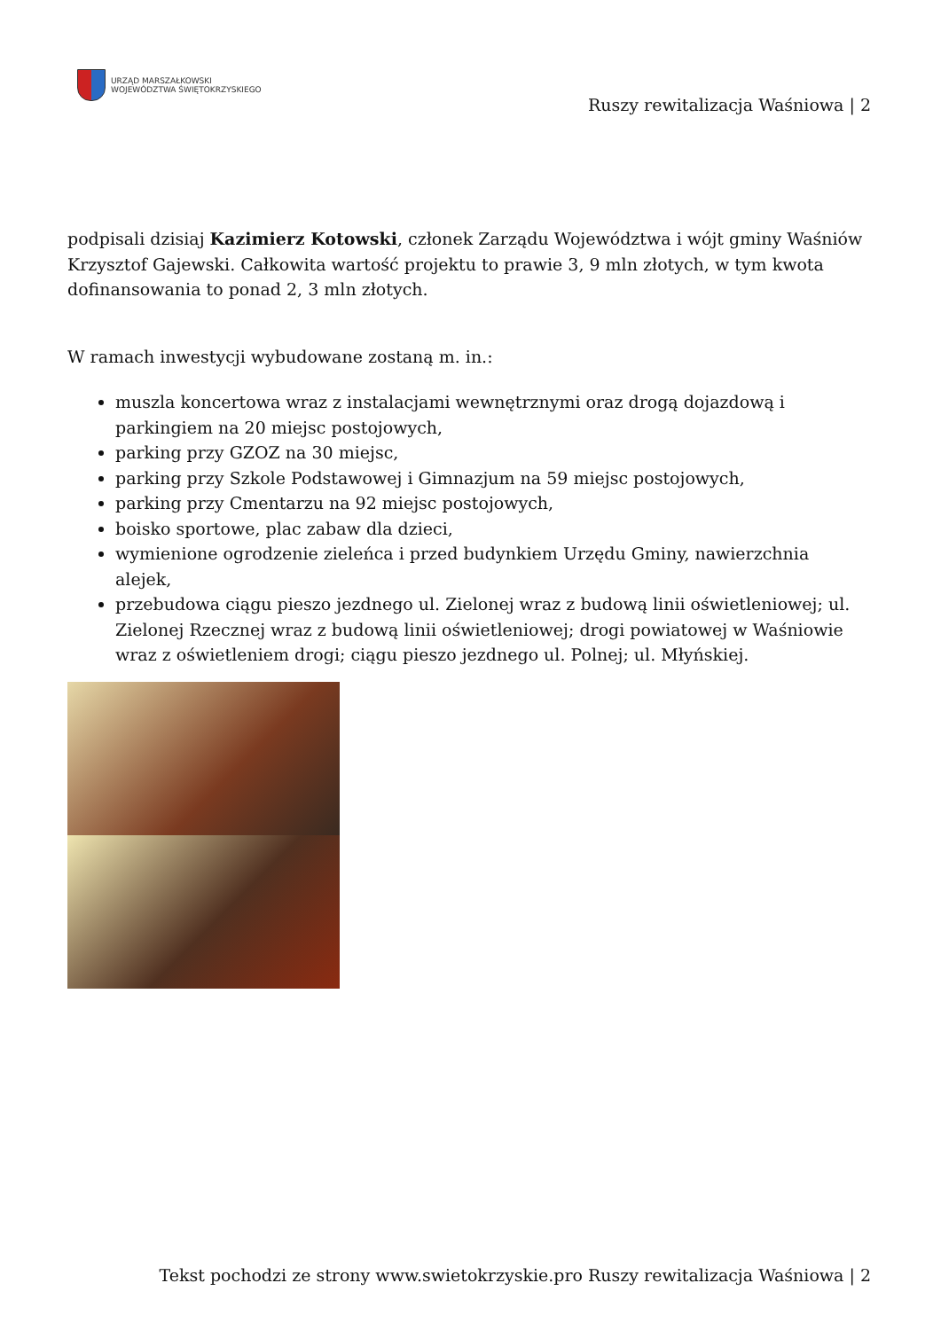URZĄD MARSZAŁKOWSKI
WOJEWÓDZTWA ŚWIĘTOKRZYSKIEGO
Ruszy rewitalizacja Waśniowa | 2
podpisali dzisiaj Kazimierz Kotowski, członek Zarządu Województwa i wójt gminy Waśniów Krzysztof Gajewski. Całkowita wartość projektu to prawie 3, 9 mln złotych, w tym kwota dofinansowania to ponad 2, 3 mln złotych.
W ramach inwestycji wybudowane zostaną m. in.:
muszla koncertowa wraz z instalacjami wewnętrznymi oraz drogą dojazdową i parkingiem na 20 miejsc postojowych,
parking przy GZOZ na 30 miejsc,
parking przy Szkole Podstawowej i Gimnazjum na 59 miejsc postojowych,
parking przy Cmentarzu na 92 miejsc postojowych,
boisko sportowe, plac zabaw dla dzieci,
wymienione ogrodzenie zieleńca i przed budynkiem Urzędu Gminy, nawierzchnia alejek,
przebudowa ciągu pieszo jezdnego ul. Zielonej wraz z budową linii oświetleniowej; ul. Zielonej Rzecznej wraz z budową linii oświetleniowej; drogi powiatowej w Waśniowie wraz z oświetleniem drogi; ciągu pieszo jezdnego ul. Polnej; ul. Młyńskiej.
Tekst pochodzi ze strony www.swietokrzyskie.pro Ruszy rewitalizacja Waśniowa | 2